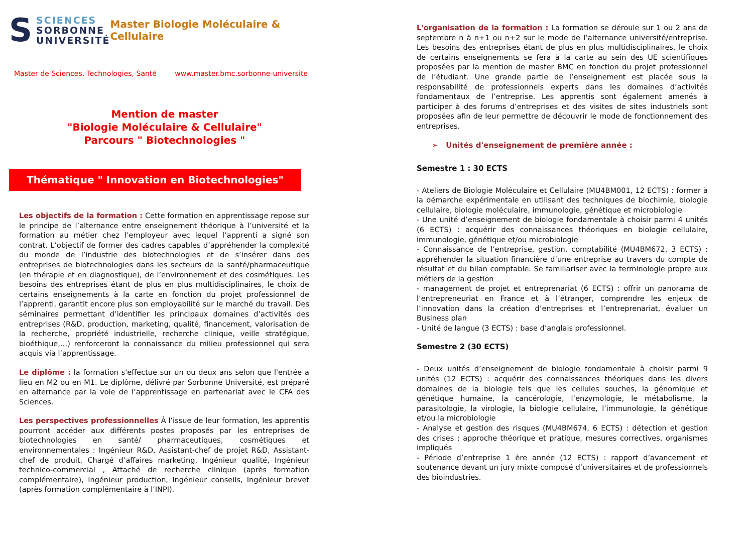S
SCIENCES
SORBONNE
UNIVERSITÉ
Master Biologie Moléculaire & Cellulaire
Master de Sciences, Technologies, Santé www.master.bmc.sorbonne-universite
Mention de master
"Biologie Moléculaire & Cellulaire"
Parcours " Biotechnologies "
Thématique " Innovation en Biotechnologies"
Les objectifs de la formation : Cette formation en apprentissage repose sur le principe de l’alternance entre enseignement théorique à l’université et la formation au métier chez l’employeur avec lequel l’apprenti a signé son contrat. L’objectif de former des cadres capables d’appréhender la complexité du monde de l’industrie des biotechnologies et de s’insérer dans des entreprises de biotechnologies dans les secteurs de la santé/pharmaceutique (en thérapie et en diagnostique), de l’environnement et des cosmétiques. Les besoins des entreprises étant de plus en plus multidisciplinaires, le choix de certains enseignements à la carte en fonction du projet professionnel de l’apprenti, garantit encore plus son employabilité sur le marché du travail. Des séminaires permettant d’identifier les principaux domaines d’activités des entreprises (R&D, production, marketing, qualité, financement, valorisation de la recherche, propriété industrielle, recherche clinique, veille stratégique, bioéthique,…) renforceront la connaissance du milieu professionnel qui sera acquis via l’apprentissage.
Le diplôme : la formation s'effectue sur un ou deux ans selon que l'entrée a lieu en M2 ou en M1. Le diplôme, délivré par Sorbonne Université, est préparé en alternance par la voie de l’apprentissage en partenariat avec le CFA des Sciences.
Les perspectives professionnelles À l’issue de leur formation, les apprentis pourront accéder aux différents postes proposés par les entreprises de biotechnologies en santé/ pharmaceutiques, cosmétiques et environnementales : Ingénieur R&D, Assistant-chef de projet R&D, Assistant-chef de produit, Chargé d’affaires marketing, Ingénieur qualité, Ingénieur technico-commercial , Attaché de recherche clinique (après formation complémentaire), Ingénieur production, Ingénieur conseils, Ingénieur brevet (après formation complémentaire à l’INPI).
L'organisation de la formation : La formation se déroule sur 1 ou 2 ans de septembre n à n+1 ou n+2 sur le mode de l’alternance université/entreprise. Les besoins des entreprises étant de plus en plus multidisciplinaires, le choix de certains enseignements se fera à la carte au sein des UE scientifiques proposées par la mention de master BMC en fonction du projet professionnel de l’étudiant. Une grande partie de l’enseignement est placée sous la responsabilité de professionnels experts dans les domaines d’activités fondamentaux de l’entreprise. Les apprentis sont également amenés à participer à des forums d’entreprises et des visites de sites industriels sont proposées afin de leur permettre de découvrir le mode de fonctionnement des entreprises.
➢ Unités d'enseignement de première année :
Semestre 1 : 30 ECTS
- Ateliers de Biologie Moléculaire et Cellulaire (MU4BM001, 12 ECTS) : former à la démarche expérimentale en utilisant des techniques de biochimie, biologie cellulaire, biologie moléculaire, immunologie, génétique et microbiologie
- Une unité d’enseignement de biologie fondamentale à choisir parmi 4 unités (6 ECTS) : acquérir des connaissances théoriques en biologie cellulaire, immunologie, génétique et/ou microbiologie
- Connaissance de l’entreprise, gestion, comptabilité (MU4BM672, 3 ECTS) : appréhender la situation financière d’une entreprise au travers du compte de résultat et du bilan comptable. Se familiariser avec la terminologie propre aux métiers de la gestion
- management de projet et entreprenariat (6 ECTS) : offrir un panorama de l’entrepreneuriat en France et à l’étranger, comprendre les enjeux de l’innovation dans la création d’entreprises et l’entreprenariat, évaluer un Business plan
- Unité de langue (3 ECTS) : base d’anglais professionnel.
Semestre 2 (30 ECTS)
- Deux unités d’enseignement de biologie fondamentale à choisir parmi 9 unités (12 ECTS) : acquérir des connaissances théoriques dans les divers domaines de la biologie tels que les cellules souches, la génomique et génétique humaine, la cancérologie, l’enzymologie, le métabolisme, la parasitologie, la virologie, la biologie cellulaire, l’immunologie, la génétique et/ou la microbiologie
- Analyse et gestion des risques (MU4BM674, 6 ECTS) : détection et gestion des crises ; approche théorique et pratique, mesures correctives, organismes impliqués
- Période d’entreprise 1 ère année (12 ECTS) : rapport d’avancement et soutenance devant un jury mixte composé d’universitaires et de professionnels des bioindustries.